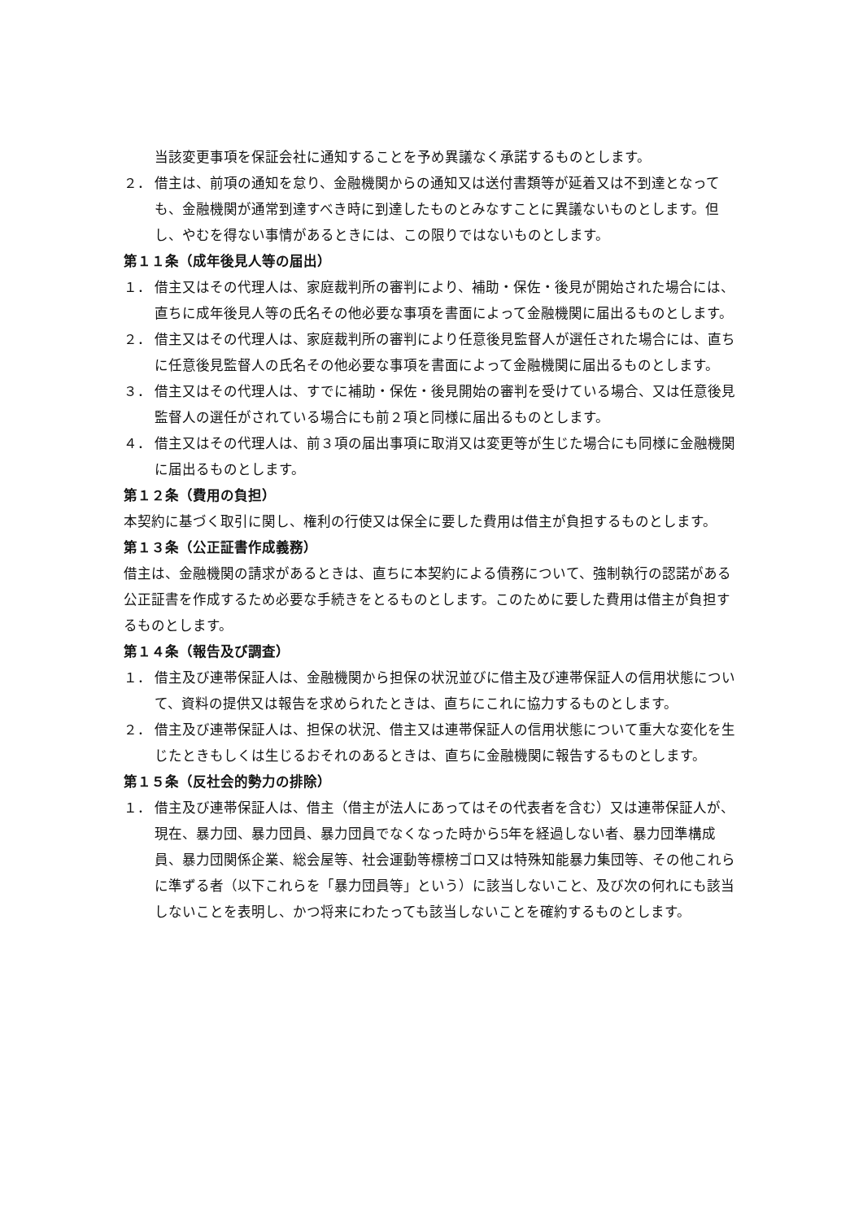当該変更事項を保証会社に通知することを予め異議なく承諾するものとします。
２． 借主は、前項の通知を怠り、金融機関からの通知又は送付書類等が延着又は不到達となっても、金融機関が通常到達すべき時に到達したものとみなすことに異議ないものとします。但し、やむを得ない事情があるときには、この限りではないものとします。
第１１条（成年後見人等の届出）
１． 借主又はその代理人は、家庭裁判所の審判により、補助・保佐・後見が開始された場合には、直ちに成年後見人等の氏名その他必要な事項を書面によって金融機関に届出るものとします。
２． 借主又はその代理人は、家庭裁判所の審判により任意後見監督人が選任された場合には、直ちに任意後見監督人の氏名その他必要な事項を書面によって金融機関に届出るものとします。
３． 借主又はその代理人は、すでに補助・保佐・後見開始の審判を受けている場合、又は任意後見監督人の選任がされている場合にも前２項と同様に届出るものとします。
４． 借主又はその代理人は、前３項の届出事項に取消又は変更等が生じた場合にも同様に金融機関に届出るものとします。
第１２条（費用の負担）
本契約に基づく取引に関し、権利の行使又は保全に要した費用は借主が負担するものとします。
第１３条（公正証書作成義務）
借主は、金融機関の請求があるときは、直ちに本契約による債務について、強制執行の認諾がある公正証書を作成するため必要な手続きをとるものとします。このために要した費用は借主が負担するものとします。
第１４条（報告及び調査）
１． 借主及び連帯保証人は、金融機関から担保の状況並びに借主及び連帯保証人の信用状態について、資料の提供又は報告を求められたときは、直ちにこれに協力するものとします。
２． 借主及び連帯保証人は、担保の状況、借主又は連帯保証人の信用状態について重大な変化を生じたときもしくは生じるおそれのあるときは、直ちに金融機関に報告するものとします。
第１５条（反社会的勢力の排除）
１． 借主及び連帯保証人は、借主（借主が法人にあってはその代表者を含む）又は連帯保証人が、現在、暴力団、暴力団員、暴力団員でなくなった時から5年を経過しない者、暴力団準構成員、暴力団関係企業、総会屋等、社会運動等標榜ゴロ又は特殊知能暴力集団等、その他これらに準ずる者（以下これらを「暴力団員等」という）に該当しないこと、及び次の何れにも該当しないことを表明し、かつ将来にわたっても該当しないことを確約するものとします。